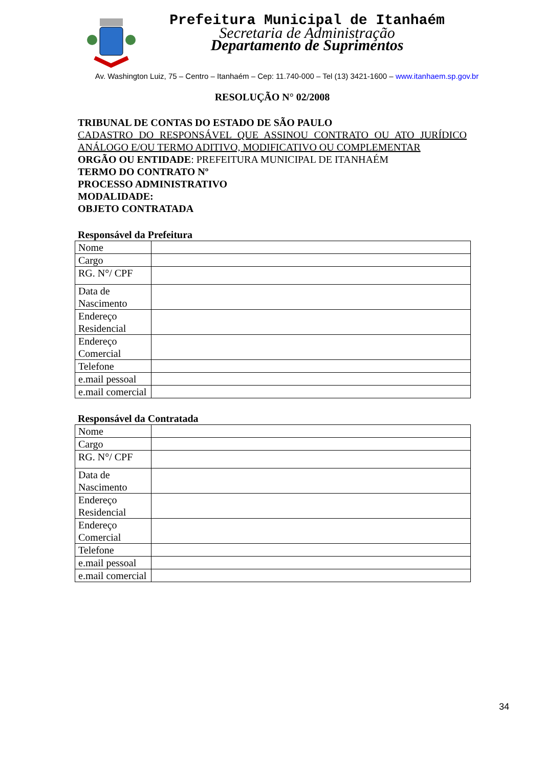Prefeitura Municipal de Itanhaém
Secretaria de Administração
Departamento de Suprimentos
Av. Washington Luiz, 75 – Centro – Itanhaém – Cep: 11.740-000 – Tel (13) 3421-1600 – www.itanhaem.sp.gov.br
RESOLUÇÃO N° 02/2008
TRIBUNAL DE CONTAS DO ESTADO DE SÃO PAULO
CADASTRO DO RESPONSÁVEL QUE ASSINOU CONTRATO OU ATO JURÍDICO ANÁLOGO E/OU TERMO ADITIVO, MODIFICATIVO OU COMPLEMENTAR
ORGÃO OU ENTIDADE: PREFEITURA MUNICIPAL DE ITANHAÉM
TERMO DO CONTRATO Nº
PROCESSO ADMINISTRATIVO
MODALIDADE:
OBJETO CONTRATADA
Responsável da Prefeitura
| Nome | |
| Cargo | |
| RG. N°/ CPF | |
| Data de Nascimento | |
| Endereço Residencial | |
| Endereço Comercial | |
| Telefone | |
| e.mail pessoal | |
| e.mail comercial | |
Responsável da Contratada
| Nome | |
| Cargo | |
| RG. N°/ CPF | |
| Data de Nascimento | |
| Endereço Residencial | |
| Endereço Comercial | |
| Telefone | |
| e.mail pessoal | |
| e.mail comercial | |
34